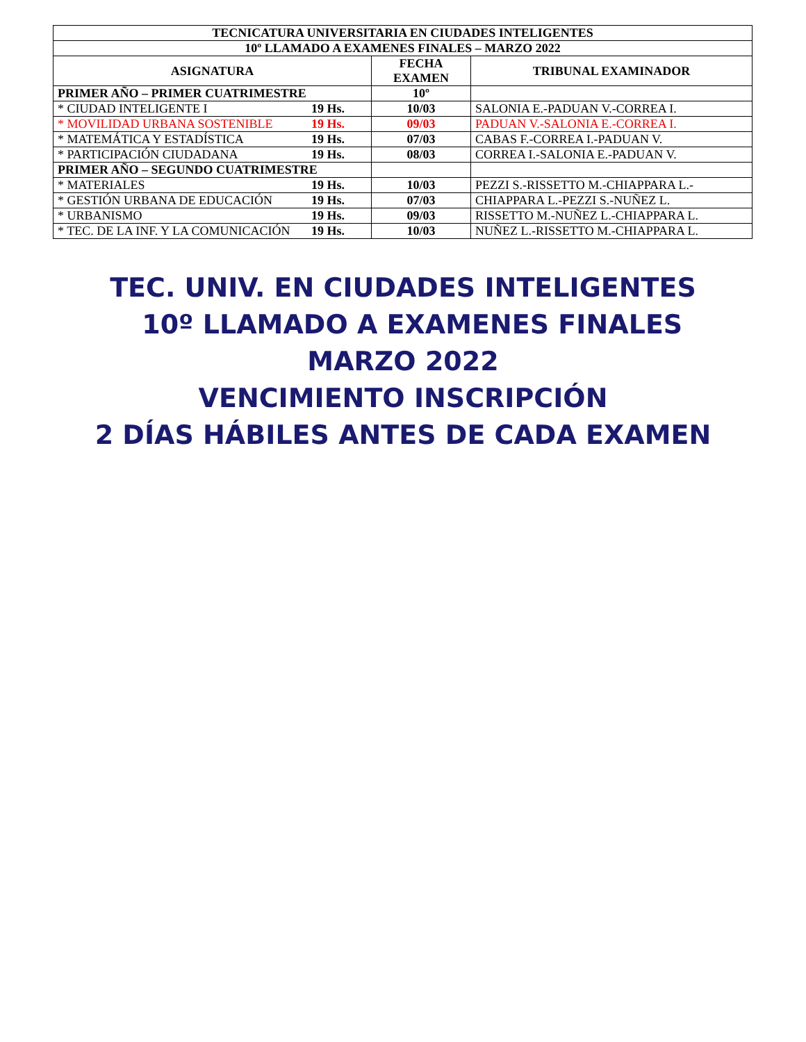| TECNICATURA UNIVERSITARIA EN CIUDADES INTELIGENTES | | |
| --- | --- | --- |
| 10º LLAMADO A EXAMENES FINALES – MARZO 2022 | | |
| ASIGNATURA | FECHA EXAMEN | TRIBUNAL EXAMINADOR |
| PRIMER AÑO – PRIMER CUATRIMESTRE | 10º | |
| * CIUDAD INTELIGENTE I 19 Hs. | 10/03 | SALONIA E.-PADUAN V.-CORREA I. |
| * MOVILIDAD URBANA SOSTENIBLE 19 Hs. | 09/03 | PADUAN V.-SALONIA E.-CORREA I. |
| * MATEMÁTICA Y ESTADÍSTICA 19 Hs. | 07/03 | CABAS F.-CORREA I.-PADUAN V. |
| * PARTICIPACIÓN CIUDADANA 19 Hs. | 08/03 | CORREA I.-SALONIA E.-PADUAN V. |
| PRIMER AÑO – SEGUNDO CUATRIMESTRE | | |
| * MATERIALES 19 Hs. | 10/03 | PEZZI S.-RISSETTO M.-CHIAPPARA L.- |
| * GESTIÓN URBANA DE EDUCACIÓN 19 Hs. | 07/03 | CHIAPPARA L.-PEZZI S.-NUÑEZ L. |
| * URBANISMO 19 Hs. | 09/03 | RISSETTO M.-NUÑEZ L.-CHIAPPARA L. |
| * TEC. DE LA INF. Y LA COMUNICACIÓN 19 Hs. | 10/03 | NUÑEZ L.-RISSETTO M.-CHIAPPARA L. |
TEC. UNIV. EN CIUDADES INTELIGENTES
10º LLAMADO A EXAMENES FINALES
MARZO 2022
VENCIMIENTO INSCRIPCIÓN
2 DÍAS HÁBILES ANTES DE CADA EXAMEN